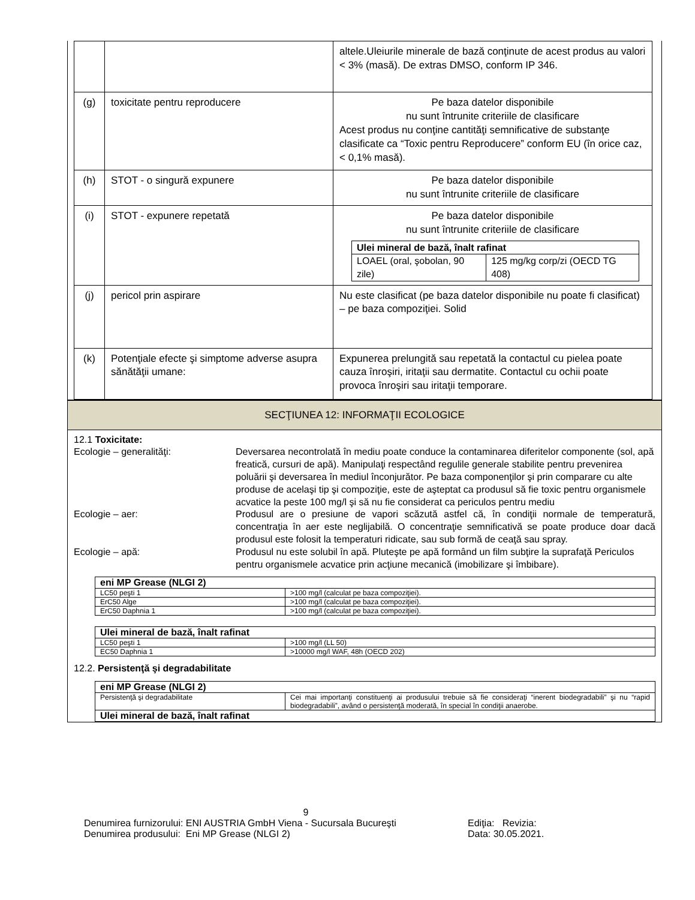| | | altele.Uleiurile minerale de bază conţinute de acest produs au valori < 3% (masă). De extras DMSO, conform IP 346. |
| (g) | toxicitate pentru reproducere | Pe baza datelor disponibile nu sunt întrunite criteriile de clasificare Acest produs nu conţine cantităţi semnificative de substanţe clasificate ca “Toxic pentru Reproducere” conform EU (în orice caz, < 0,1% masă). |
| (h) | STOT - o singură expunere | Pe baza datelor disponibile nu sunt întrunite criteriile de clasificare |
| (i) | STOT - expunere repetată | Pe baza datelor disponibile nu sunt întrunite criteriile de clasificare / Ulei mineral de bază, înalt rafinat / / / LOAEL (oral, şobolan, 90 zile) / 125 mg/kg corp/zi (OECD TG 408) / |
| (j) | pericol prin aspirare | Nu este clasificat (pe baza datelor disponibile nu poate fi clasificat) – pe baza compoziţiei. Solid |
| (k) | Potenţiale efecte şi simptome adverse asupra sănătăţii umane: | Expunerea prelungită sau repetată la contactul cu pielea poate cauza înroşiri, iritaţii sau dermatite. Contactul cu ochii poate provoca înroşiri sau iritaţii temporare. |
SECŢIUNEA 12: INFORMAŢII ECOLOGICE
12.1 Toxicitate:
Ecologie – generalităţi: Deversarea necontrolată în mediu poate conduce la contaminarea diferitelor componente (sol, apă freatică, cursuri de apă). Manipulaţi respectând regulile generale stabilite pentru prevenirea poluării şi deversarea în mediul înconjurător. Pe baza componenţilor şi prin comparare cu alte produse de acelaşi tip şi compoziţie, este de aşteptat ca produsul să fie toxic pentru organismele acvatice la peste 100 mg/l şi să nu fie considerat ca periculos pentru mediu
Ecologie – aer: Produsul are o presiune de vapori scăzută astfel că, în condiţii normale de temperatură, concentraţia în aer este neglijabilă. O concentraţie semnificativă se poate produce doar dacă produsul este folosit la temperaturi ridicate, sau sub formă de ceaţă sau spray.
Ecologie – apă: Produsul nu este solubil în apă. Pluteşte pe apă formând un film subţire la suprafaţă Periculos pentru organismele acvatice prin acţiune mecanică (imobilizare şi îmbibare).
| eni MP Grease (NLGI 2) | |
| --- | --- |
| LC50 peşti 1 | >100 mg/l (calculat pe baza compoziţiei). |
| ErC50 Alge | >100 mg/l (calculat pe baza compoziţiei). |
| ErC50 Daphnia 1 | >100 mg/l (calculat pe baza compoziţiei). |
| Ulei mineral de bază, înalt rafinat | |
| --- | --- |
| LC50 peşti 1 | >100 mg/l (LL 50) |
| EC50 Daphnia 1 | >10000 mg/l WAF, 48h (OECD 202) |
12.2. Persistenţă şi degradabilitate
| eni MP Grease (NLGI 2) | |
| --- | --- |
| Persistenţă şi degradabilitate | Cei mai importanţi constituenţi ai produsului trebuie să fie consideraţi “inerent biodegradabili” şi nu “rapid biodegradabili”, având o persistenţă moderată, în special în condiţii anaerobe. |
| Ulei mineral de bază, înalt rafinat | |
9
Denumirea furnizorului: ENI AUSTRIA GmbH Viena - Sucursala Bucureşti
Ediţia: Revizia:
Denumirea produsului: Eni MP Grease (NLGI 2) Data: 30.05.2021.